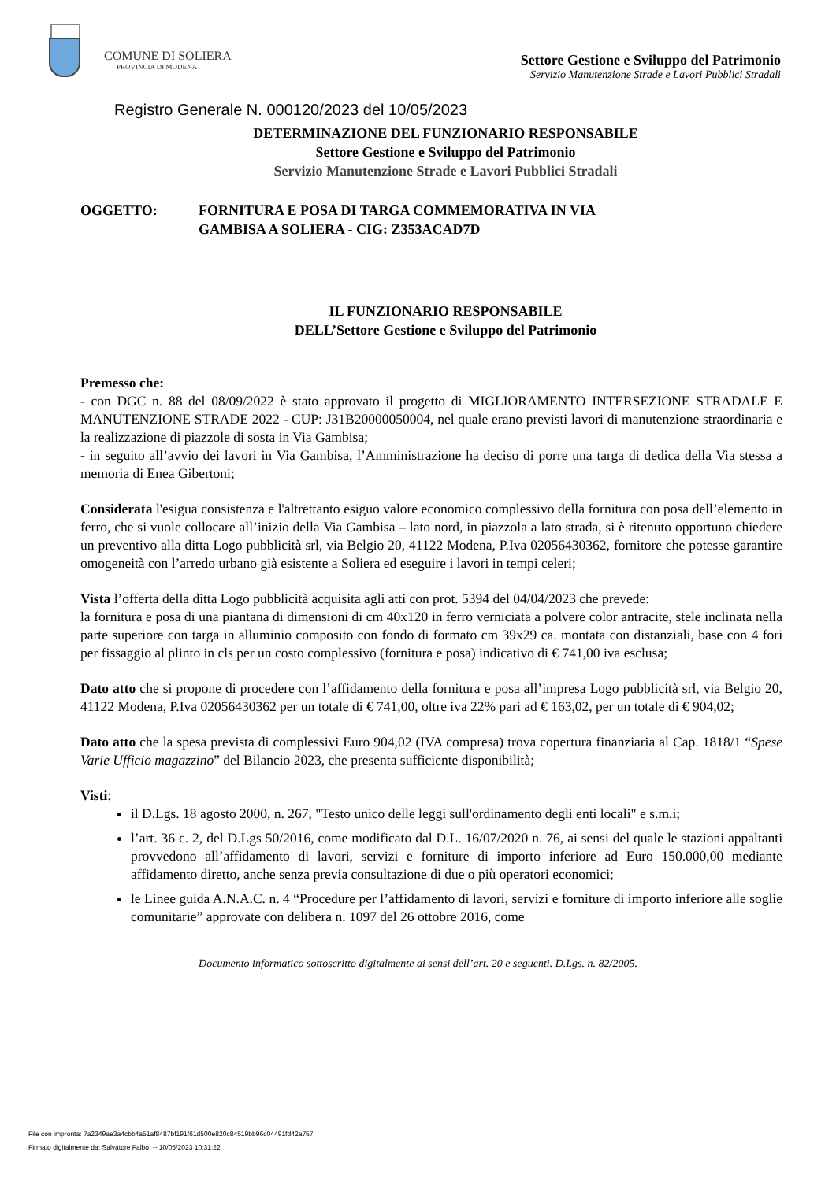COMUNE DI SOLIERA
PROVINCIA DI MODENA
Settore Gestione e Sviluppo del Patrimonio
Servizio Manutenzione Strade e Lavori Pubblici Stradali
Registro Generale N. 000120/2023 del 10/05/2023
DETERMINAZIONE DEL FUNZIONARIO RESPONSABILE
Settore Gestione e Sviluppo del Patrimonio
Servizio Manutenzione Strade e Lavori Pubblici Stradali
OGGETTO: FORNITURA E POSA DI TARGA COMMEMORATIVA IN VIA
GAMBISA A SOLIERA - CIG: Z353ACAD7D
IL FUNZIONARIO RESPONSABILE
DELL’Settore Gestione e Sviluppo del Patrimonio
Premesso che:
- con DGC n. 88 del 08/09/2022 è stato approvato il progetto di MIGLIORAMENTO INTERSEZIONE STRADALE E MANUTENZIONE STRADE 2022 - CUP: J31B20000050004, nel quale erano previsti lavori di manutenzione straordinaria e la realizzazione di piazzole di sosta in Via Gambisa;
- in seguito all’avvio dei lavori in Via Gambisa, l’Amministrazione ha deciso di porre una targa di dedica della Via stessa a memoria di Enea Gibertoni;
Considerata l'esigua consistenza e l'altrettanto esiguo valore economico complessivo della fornitura con posa dell’elemento in ferro, che si vuole collocare all’inizio della Via Gambisa – lato nord, in piazzola a lato strada, si è ritenuto opportuno chiedere un preventivo alla ditta Logo pubblicità srl, via Belgio 20, 41122 Modena, P.Iva 02056430362, fornitore che potesse garantire omogeneità con l’arredo urbano già esistente a Soliera ed eseguire i lavori in tempi celeri;
Vista l’offerta della ditta Logo pubblicità acquisita agli atti con prot. 5394 del 04/04/2023 che prevede:
la fornitura e posa di una piantana di dimensioni di cm 40x120 in ferro verniciata a polvere color antracite, stele inclinata nella parte superiore con targa in alluminio composito con fondo di formato cm 39x29 ca. montata con distanziali, base con 4 fori per fissaggio al plinto in cls per un costo complessivo (fornitura e posa) indicativo di € 741,00 iva esclusa;
Dato atto che si propone di procedere con l’affidamento della fornitura e posa all’impresa Logo pubblicità srl, via Belgio 20, 41122 Modena, P.Iva 02056430362 per un totale di € 741,00, oltre iva 22% pari ad € 163,02, per un totale di € 904,02;
Dato atto che la spesa prevista di complessivi Euro 904,02 (IVA compresa) trova copertura finanziaria al Cap. 1818/1 “Spese Varie Ufficio magazzino” del Bilancio 2023, che presenta sufficiente disponibilità;
Visti:
il D.Lgs. 18 agosto 2000, n. 267, "Testo unico delle leggi sull'ordinamento degli enti locali" e s.m.i;
l’art. 36 c. 2, del D.Lgs 50/2016, come modificato dal D.L. 16/07/2020 n. 76, ai sensi del quale le stazioni appaltanti provvedono all’affidamento di lavori, servizi e forniture di importo inferiore ad Euro 150.000,00 mediante affidamento diretto, anche senza previa consultazione di due o più operatori economici;
le Linee guida A.N.A.C. n. 4 “Procedure per l’affidamento di lavori, servizi e forniture di importo inferiore alle soglie comunitarie” approvate con delibera n. 1097 del 26 ottobre 2016, come
Documento informatico sottoscritto digitalmente ai sensi dell’art. 20 e seguenti. D.Lgs. n. 82/2005.
File con impronta: 7a2349ae3a4cbb4a51af8487bf191f61d500e820c84519bb96c04491fd42a757
Firmato digitalmente da: Salvatore Falbo. -- 10/05/2023 10:31:22